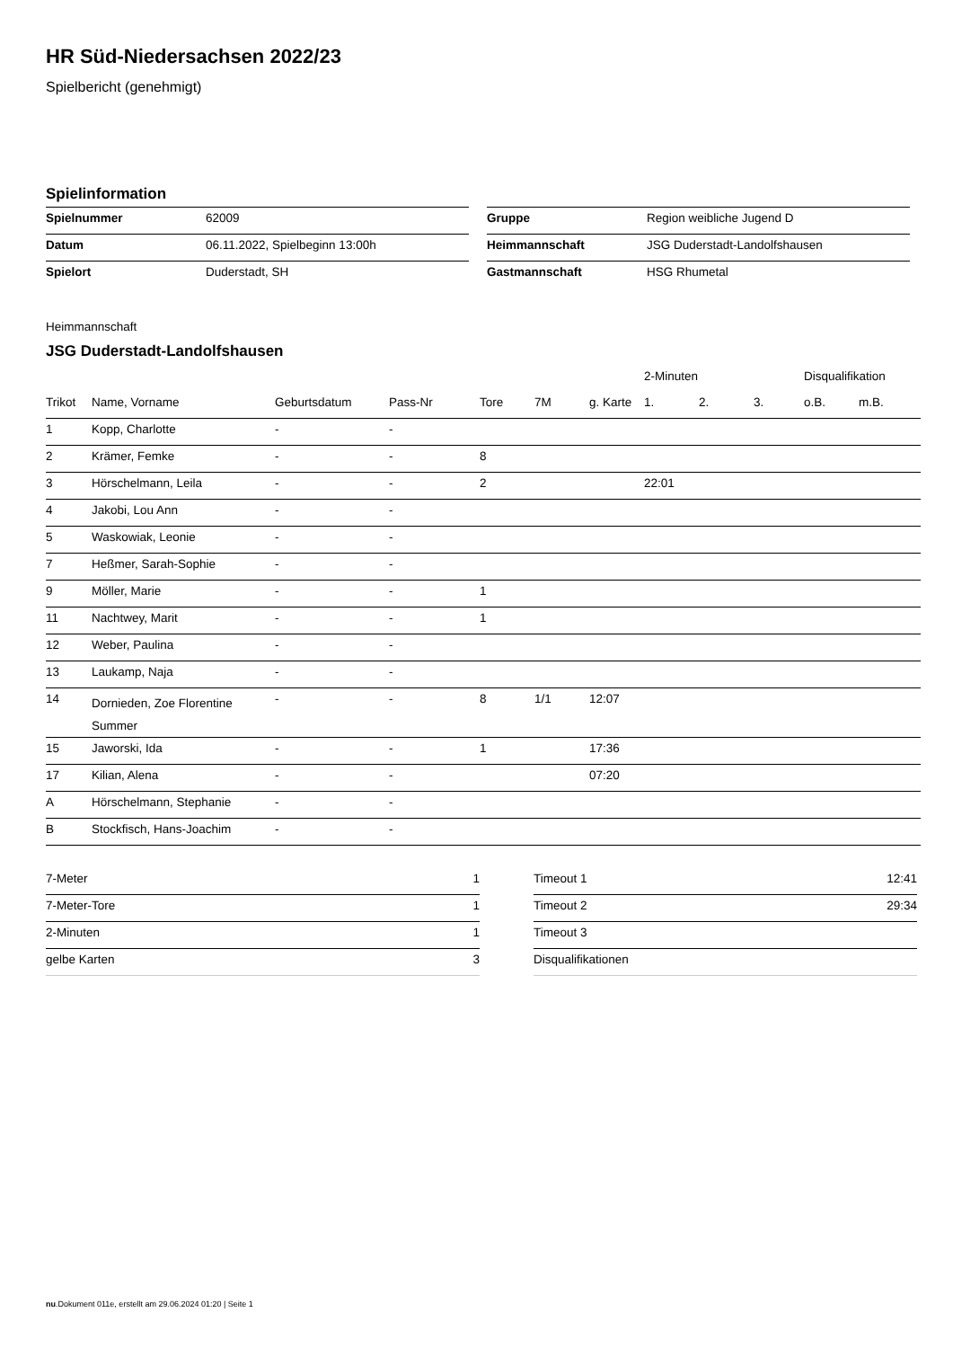HR Süd-Niedersachsen 2022/23
Spielbericht (genehmigt)
Spielinformation
| Spielnummer | 62009 |
| Datum | 06.11.2022, Spielbeginn 13:00h |
| Spielort | Duderstadt, SH |
| Gruppe | Region weibliche Jugend D |
| Heimmannschaft | JSG Duderstadt-Landolfshausen |
| Gastmannschaft | HSG Rhumetal |
Heimmannschaft
JSG Duderstadt-Landolfshausen
| | | | | | | | 2-Minuten | | | Disqualifikation | |
| --- | --- | --- | --- | --- | --- | --- | --- | --- | --- | --- | --- |
| Trikot | Name, Vorname | Geburtsdatum | Pass-Nr | Tore | 7M | g. Karte | 1. | 2. | 3. | o.B. | m.B. |
| 1 | Kopp, Charlotte | - | - | | | | | | | | |
| 2 | Krämer, Femke | - | - | 8 | | | | | | | |
| 3 | Hörschelmann, Leila | - | - | 2 | | | 22:01 | | | | |
| 4 | Jakobi, Lou Ann | - | - | | | | | | | | |
| 5 | Waskowiak, Leonie | - | - | | | | | | | | |
| 7 | Heßmer, Sarah-Sophie | - | - | | | | | | | | |
| 9 | Möller, Marie | - | - | 1 | | | | | | | |
| 11 | Nachtwey, Marit | - | - | 1 | | | | | | | |
| 12 | Weber, Paulina | - | - | | | | | | | | |
| 13 | Laukamp, Naja | - | - | | | | | | | | |
| 14 | Dornieden, Zoe Florentine Summer | - | - | 8 | 1/1 | 12:07 | | | | | |
| 15 | Jaworski, Ida | - | - | 1 | | 17:36 | | | | | |
| 17 | Kilian, Alena | - | - | | | 07:20 | | | | | |
| A | Hörschelmann, Stephanie | - | - | | | | | | | | |
| B | Stockfisch, Hans-Joachim | - | - | | | | | | | | |
| 7-Meter | 1 |
| 7-Meter-Tore | 1 |
| 2-Minuten | 1 |
| gelbe Karten | 3 |
| Timeout 1 | 12:41 |
| Timeout 2 | 29:34 |
| Timeout 3 | |
| Disqualifikationen | |
nu.Dokument 011e, erstellt am 29.06.2024 01:20 | Seite 1